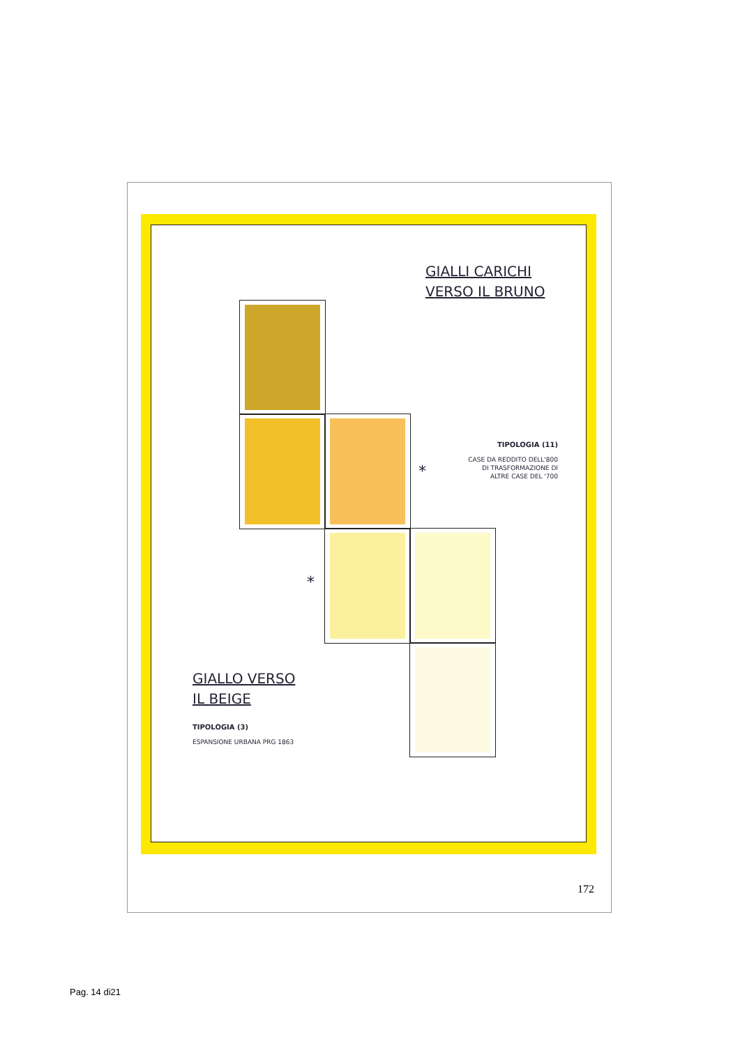GIALLI CARICHI
VERSO IL BRUNO
*
*
TIPOLOGIA (11)
CASE DA REDDITO DELL'800
DI TRASFORMAZIONE DI
ALTRE CASE DEL '700
GIALLO VERSO
IL BEIGE
TIPOLOGIA (3)
ESPANSIONE URBANA PRG 1863
172
Pag. 14 di21